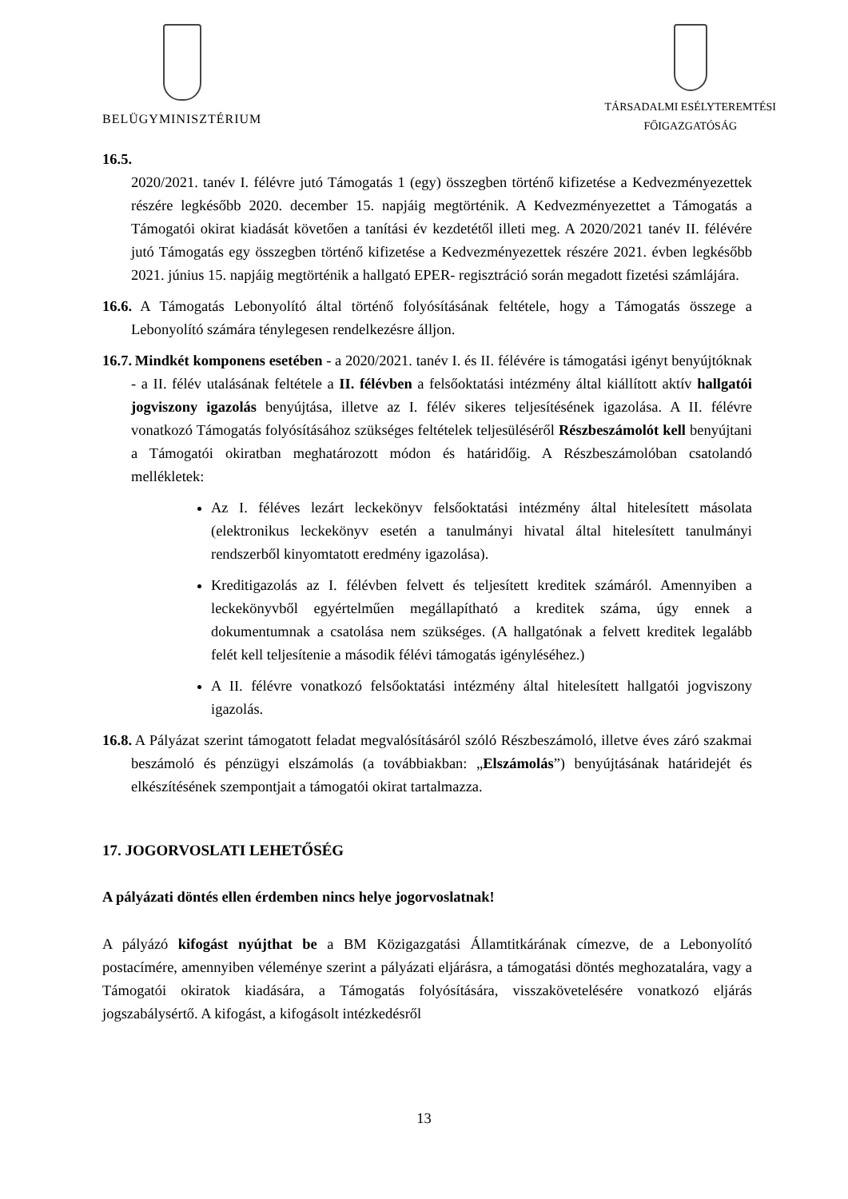BELÜGYMINISZTÉRIUM
TÁRSADALMI ESÉLYTEREMTÉSI
FŐIGAZGATÓSÁG
16.5.
2020/2021. tanév I. félévre jutó Támogatás 1 (egy) összegben történő kifizetése a Kedvezményezettek részére legkésőbb 2020. december 15. napjáig megtörténik. A Kedvezményezettet a Támogatás a Támogatói okirat kiadását követően a tanítási év kezdetétől illeti meg. A 2020/2021 tanév II. félévére jutó Támogatás egy összegben történő kifizetése a Kedvezményezettek részére 2021. évben legkésőbb 2021. június 15. napjáig megtörténik a hallgató EPER- regisztráció során megadott fizetési számlájára.
16.6. A Támogatás Lebonyolító által történő folyósításának feltétele, hogy a Támogatás összege a Lebonyolító számára ténylegesen rendelkezésre álljon.
16.7. Mindkét komponens esetében - a 2020/2021. tanév I. és II. félévére is támogatási igényt benyújtóknak - a II. félév utalásának feltétele a II. félévben a felsőoktatási intézmény által kiállított aktív hallgatói jogviszony igazolás benyújtása, illetve az I. félév sikeres teljesítésének igazolása. A II. félévre vonatkozó Támogatás folyósításához szükséges feltételek teljesüléséről Részbeszámolót kell benyújtani a Támogatói okiratban meghatározott módon és határidőig. A Részbeszámolóban csatolandó mellékletek:
Az I. féléves lezárt leckekönyv felsőoktatási intézmény által hitelesített másolata (elektronikus leckekönyv esetén a tanulmányi hivatal által hitelesített tanulmányi rendszerből kinyomtatott eredmény igazolása).
Kreditigazolás az I. félévben felvett és teljesített kreditek számáról. Amennyiben a leckekönyvből egyértelműen megállapítható a kreditek száma, úgy ennek a dokumentumnak a csatolása nem szükséges. (A hallgatónak a felvett kreditek legalább felét kell teljesítenie a második félévi támogatás igényléséhez.)
A II. félévre vonatkozó felsőoktatási intézmény által hitelesített hallgatói jogviszony igazolás.
16.8. A Pályázat szerint támogatott feladat megvalósításáról szóló Részbeszámoló, illetve éves záró szakmai beszámoló és pénzügyi elszámolás (a továbbiakban: „Elszámolás”) benyújtásának határidejét és elkészítésének szempontjait a támogatói okirat tartalmazza.
17. JOGORVOSLATI LEHETŐSÉG
A pályázati döntés ellen érdemben nincs helye jogorvoslatnak!
A pályázó kifogást nyújthat be a BM Közigazgatási Államtitkárának címezve, de a Lebonyolító postacímére, amennyiben véleménye szerint a pályázati eljárásra, a támogatási döntés meghozatalára, vagy a Támogatói okiratok kiadására, a Támogatás folyósítására, visszakövetelésére vonatkozó eljárás jogszabálysértő. A kifogást, a kifogásolt intézkedésről
13